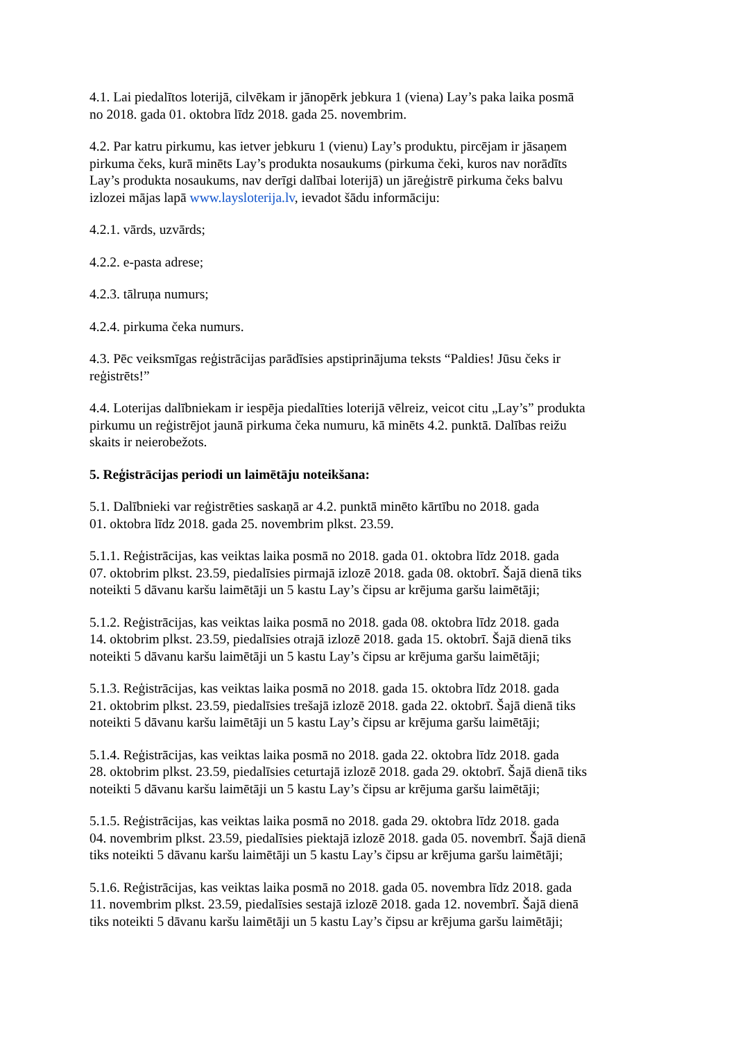4.1. Lai piedalītos loterijā, cilvēkam ir jānopērk jebkura 1 (viena) Lay’s paka laika posmā
no 2018. gada 01. oktobra līdz 2018. gada 25. novembrim.
4.2. Par katru pirkumu, kas ietver jebkuru 1 (vienu) Lay’s produktu, pircējam ir jāsaņem
pirkuma čeks, kurā minēts Lay’s produkta nosaukums (pirkuma čeki, kuros nav norādīts
Lay’s produkta nosaukums, nav derīgi dalībai loterijā) un jāreģistrē pirkuma čeks balvu
izlozei mājas lapā www.laysloterija.lv, ievadot šādu informāciju:
4.2.1. vārds, uzvārds;
4.2.2. e-pasta adrese;
4.2.3. tālruņa numurs;
4.2.4. pirkuma čeka numurs.
4.3. Pēc veiksmīgas reģistrācijas parādīsies apstiprinājuma teksts “Paldies! Jūsu čeks ir
reģistrēts!”
4.4. Loterijas dalībniekam ir iespēja piedalīties loterijā vēlreiz, veicot citu „Lay’s” produkta
pirkumu un reģistrējot jaunā pirkuma čeka numuru, kā minēts 4.2. punktā. Dalības reižu
skaits ir neierobežots.
5. Reģistrācijas periodi un laimētāju noteikšana:
5.1. Dalībnieki var reģistrēties saskaņā ar 4.2. punktā minēto kārtību no 2018. gada
01. oktobra līdz 2018. gada 25. novembrim plkst. 23.59.
5.1.1. Reģistrācijas, kas veiktas laika posmā no 2018. gada 01. oktobra līdz 2018. gada
07. oktobrim plkst. 23.59, piedalīsies pirmajā izlozē 2018. gada 08. oktobrī. Šajā dienā tiks
noteikti 5 dāvanu karšu laimētāji un 5 kastu Lay’s čipsu ar krējuma garšu laimētāji;
5.1.2. Reģistrācijas, kas veiktas laika posmā no 2018. gada 08. oktobra līdz 2018. gada
14. oktobrim plkst. 23.59, piedalīsies otrajā izlozē 2018. gada 15. oktobrī. Šajā dienā tiks
noteikti 5 dāvanu karšu laimētāji un 5 kastu Lay’s čipsu ar krējuma garšu laimētāji;
5.1.3. Reģistrācijas, kas veiktas laika posmā no 2018. gada 15. oktobra līdz 2018. gada
21. oktobrim plkst. 23.59, piedalīsies trešajā izlozē 2018. gada 22. oktobrī. Šajā dienā tiks
noteikti 5 dāvanu karšu laimētāji un 5 kastu Lay’s čipsu ar krējuma garšu laimētāji;
5.1.4. Reģistrācijas, kas veiktas laika posmā no 2018. gada 22. oktobra līdz 2018. gada
28. oktobrim plkst. 23.59, piedalīsies ceturtajā izlozē 2018. gada 29. oktobrī. Šajā dienā tiks
noteikti 5 dāvanu karšu laimētāji un 5 kastu Lay’s čipsu ar krējuma garšu laimētāji;
5.1.5. Reģistrācijas, kas veiktas laika posmā no 2018. gada 29. oktobra līdz 2018. gada
04. novembrim plkst. 23.59, piedalīsies piektajā izlozē 2018. gada 05. novembrī. Šajā dienā
tiks noteikti 5 dāvanu karšu laimētāji un 5 kastu Lay’s čipsu ar krējuma garšu laimētāji;
5.1.6. Reģistrācijas, kas veiktas laika posmā no 2018. gada 05. novembra līdz 2018. gada
11. novembrim plkst. 23.59, piedalīsies sestajā izlozē 2018. gada 12. novembrī. Šajā dienā
tiks noteikti 5 dāvanu karšu laimētāji un 5 kastu Lay’s čipsu ar krējuma garšu laimētāji;